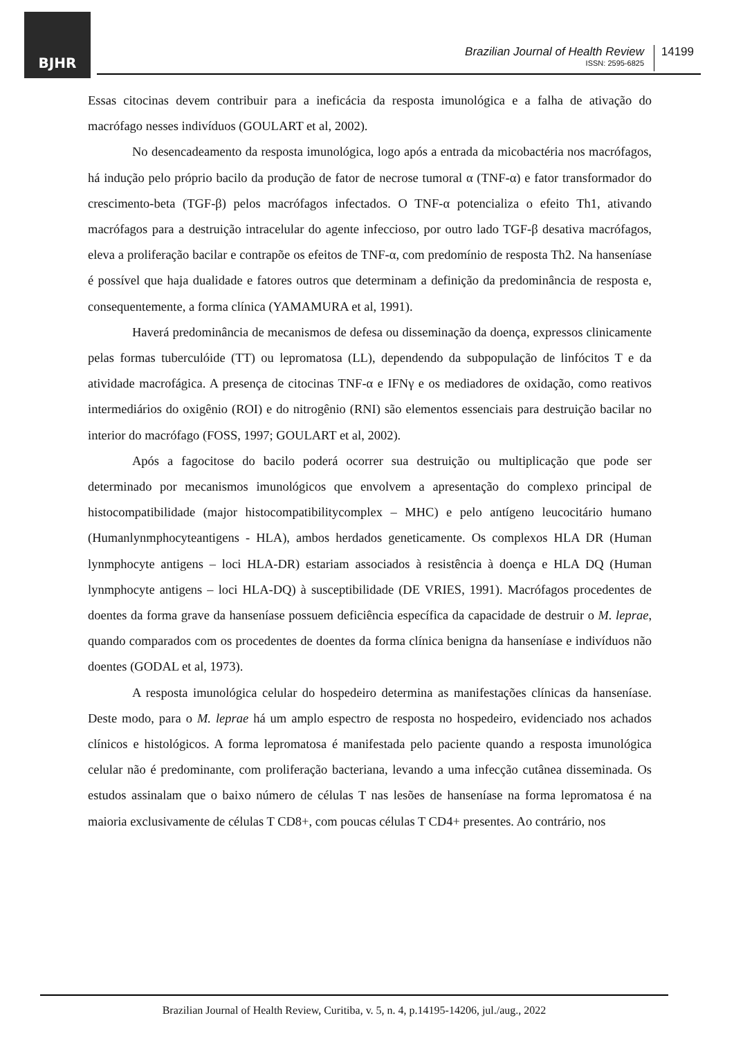BJHR
Brazilian Journal of Health Review
ISSN: 2595-6825
14199
Essas citocinas devem contribuir para a ineficácia da resposta imunológica e a falha de ativação do macrófago nesses indivíduos (GOULART et al, 2002).
No desencadeamento da resposta imunológica, logo após a entrada da micobactéria nos macrófagos, há indução pelo próprio bacilo da produção de fator de necrose tumoral α (TNF-α) e fator transformador do crescimento-beta (TGF-β) pelos macrófagos infectados. O TNF-α potencializa o efeito Th1, ativando macrófagos para a destruição intracelular do agente infeccioso, por outro lado TGF-β desativa macrófagos, eleva a proliferação bacilar e contrapõe os efeitos de TNF-α, com predomínio de resposta Th2. Na hanseníase é possível que haja dualidade e fatores outros que determinam a definição da predominância de resposta e, consequentemente, a forma clínica (YAMAMURA et al, 1991).
Haverá predominância de mecanismos de defesa ou disseminação da doença, expressos clinicamente pelas formas tuberculóide (TT) ou lepromatosa (LL), dependendo da subpopulação de linfócitos T e da atividade macrofágica. A presença de citocinas TNF-α e IFNγ e os mediadores de oxidação, como reativos intermediários do oxigênio (ROI) e do nitrogênio (RNI) são elementos essenciais para destruição bacilar no interior do macrófago (FOSS, 1997; GOULART et al, 2002).
Após a fagocitose do bacilo poderá ocorrer sua destruição ou multiplicação que pode ser determinado por mecanismos imunológicos que envolvem a apresentação do complexo principal de histocompatibilidade (major histocompatibilitycomplex – MHC) e pelo antígeno leucocitário humano (Humanlynmphocyteantigens - HLA), ambos herdados geneticamente. Os complexos HLA DR (Human lynmphocyte antigens – loci HLA-DR) estariam associados à resistência à doença e HLA DQ (Human lynmphocyte antigens – loci HLA-DQ) à susceptibilidade (DE VRIES, 1991). Macrófagos procedentes de doentes da forma grave da hanseníase possuem deficiência específica da capacidade de destruir o M. leprae, quando comparados com os procedentes de doentes da forma clínica benigna da hanseníase e indivíduos não doentes (GODAL et al, 1973).
A resposta imunológica celular do hospedeiro determina as manifestações clínicas da hanseníase. Deste modo, para o M. leprae há um amplo espectro de resposta no hospedeiro, evidenciado nos achados clínicos e histológicos. A forma lepromatosa é manifestada pelo paciente quando a resposta imunológica celular não é predominante, com proliferação bacteriana, levando a uma infecção cutânea disseminada. Os estudos assinalam que o baixo número de células T nas lesões de hanseníase na forma lepromatosa é na maioria exclusivamente de células T CD8+, com poucas células T CD4+ presentes. Ao contrário, nos
Brazilian Journal of Health Review, Curitiba, v. 5, n. 4, p.14195-14206, jul./aug., 2022